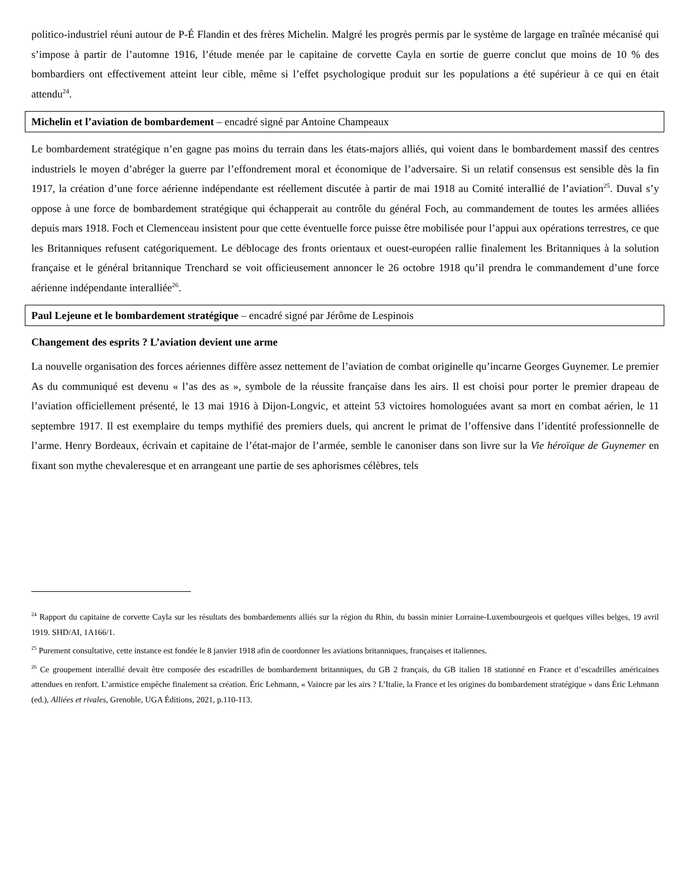politico-industriel réuni autour de P-É Flandin et des frères Michelin. Malgré les progrès permis par le système de largage en traînée mécanisé qui s’impose à partir de l’automne 1916, l’étude menée par le capitaine de corvette Cayla en sortie de guerre conclut que moins de 10 % des bombardiers ont effectivement atteint leur cible, même si l’effet psychologique produit sur les populations a été supérieur à ce qui en était attendu<sup>24</sup>.
Michelin et l’aviation de bombardement – encadré signé par Antoine Champeaux
Le bombardement stratégique n’en gagne pas moins du terrain dans les états-majors alliés, qui voient dans le bombardement massif des centres industriels le moyen d’abréger la guerre par l’effondrement moral et économique de l’adversaire. Si un relatif consensus est sensible dès la fin 1917, la création d’une force aérienne indépendante est réellement discutée à partir de mai 1918 au Comité interallié de l’aviation<sup>25</sup>. Duval s’y oppose à une force de bombardement stratégique qui échapperait au contrôle du général Foch, au commandement de toutes les armées alliées depuis mars 1918. Foch et Clemenceau insistent pour que cette éventuelle force puisse être mobilisée pour l’appui aux opérations terrestres, ce que les Britanniques refusent catégoriquement. Le déblocage des fronts orientaux et ouest-européen rallie finalement les Britanniques à la solution française et le général britannique Trenchard se voit officieusement annoncer le 26 octobre 1918 qu’il prendra le commandement d’une force aérienne indépendante interalliée<sup>26</sup>.
Paul Lejeune et le bombardement stratégique – encadré signé par Jérôme de Lespinois
Changement des esprits ? L’aviation devient une arme
La nouvelle organisation des forces aériennes diffère assez nettement de l’aviation de combat originelle qu’incarne Georges Guynemer. Le premier As du communiqué est devenu « l’as des as », symbole de la réussite française dans les airs. Il est choisi pour porter le premier drapeau de l’aviation officiellement présenté, le 13 mai 1916 à Dijon-Longvic, et atteint 53 victoires homologuées avant sa mort en combat aérien, le 11 septembre 1917. Il est exemplaire du temps mythifié des premiers duels, qui ancrent le primat de l’offensive dans l’identité professionnelle de l’arme. Henry Bordeaux, écrivain et capitaine de l’état-major de l’armée, semble le canoniser dans son livre sur la Vie héroïque de Guynemer en fixant son mythe chevaleresque et en arrangeant une partie de ses aphorismes célèbres, tels
<sup>24</sup> Rapport du capitaine de corvette Cayla sur les résultats des bombardements alliés sur la région du Rhin, du bassin minier Lorraine-Luxembourgeois et quelques villes belges, 19 avril 1919. SHD/AI, 1A166/1.
<sup>25</sup> Purement consultative, cette instance est fondée le 8 janvier 1918 afin de coordonner les aviations britanniques, françaises et italiennes.
<sup>26</sup> Ce groupement interallié devait être composée des escadrilles de bombardement britanniques, du GB 2 français, du GB italien 18 stationné en France et d’escadrilles américaines attendues en renfort. L’armistice empêche finalement sa création. Éric Lehmann, « Vaincre par les airs ? L’Italie, la France et les origines du bombardement stratégique » dans Éric Lehmann (ed.), Alliées et rivales, Grenoble, UGA Éditions, 2021, p.110-113.